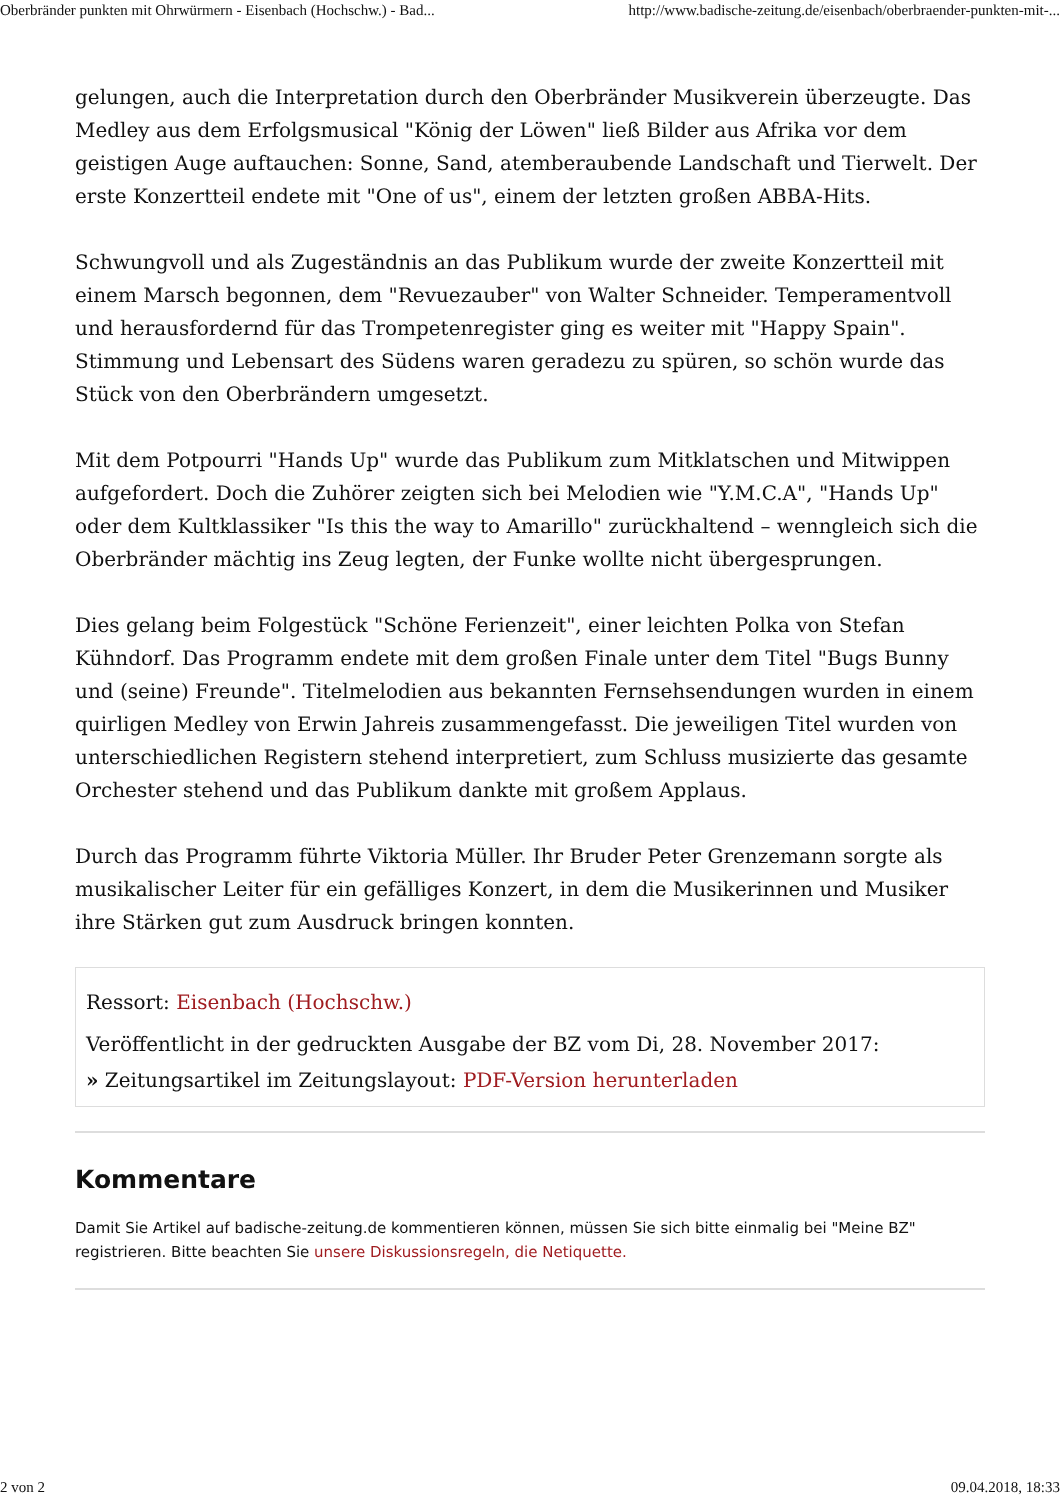Oberbränder punkten mit Ohrwürmern - Eisenbach (Hochschw.) - Bad... http://www.badische-zeitung.de/eisenbach/oberbraender-punkten-mit-...
gelungen, auch die Interpretation durch den Oberbränder Musikverein überzeugte. Das Medley aus dem Erfolgsmusical "König der Löwen" ließ Bilder aus Afrika vor dem geistigen Auge auftauchen: Sonne, Sand, atemberaubende Landschaft und Tierwelt. Der erste Konzertteil endete mit "One of us", einem der letzten großen ABBA-Hits.
Schwungvoll und als Zugeständnis an das Publikum wurde der zweite Konzertteil mit einem Marsch begonnen, dem "Revuezauber" von Walter Schneider. Temperamentvoll und herausfordernd für das Trompetenregister ging es weiter mit "Happy Spain". Stimmung und Lebensart des Südens waren geradezu zu spüren, so schön wurde das Stück von den Oberbrändern umgesetzt.
Mit dem Potpourri "Hands Up" wurde das Publikum zum Mitklatschen und Mitwippen aufgefordert. Doch die Zuhörer zeigten sich bei Melodien wie "Y.M.C.A", "Hands Up" oder dem Kultklassiker "Is this the way to Amarillo" zurückhaltend – wenngleich sich die Oberbränder mächtig ins Zeug legten, der Funke wollte nicht übergesprungen.
Dies gelang beim Folgestück "Schöne Ferienzeit", einer leichten Polka von Stefan Kühndorf. Das Programm endete mit dem großen Finale unter dem Titel "Bugs Bunny und (seine) Freunde". Titelmelodien aus bekannten Fernsehsendungen wurden in einem quirligen Medley von Erwin Jahreis zusammengefasst. Die jeweiligen Titel wurden von unterschiedlichen Registern stehend interpretiert, zum Schluss musizierte das gesamte Orchester stehend und das Publikum dankte mit großem Applaus.
Durch das Programm führte Viktoria Müller. Ihr Bruder Peter Grenzemann sorgte als musikalischer Leiter für ein gefälliges Konzert, in dem die Musikerinnen und Musiker ihre Stärken gut zum Ausdruck bringen konnten.
Ressort: Eisenbach (Hochschw.)
Veröffentlicht in der gedruckten Ausgabe der BZ vom Di, 28. November 2017:
» Zeitungsartikel im Zeitungslayout: PDF-Version herunterladen
Kommentare
Damit Sie Artikel auf badische-zeitung.de kommentieren können, müssen Sie sich bitte einmalig bei "Meine BZ" registrieren. Bitte beachten Sie unsere Diskussionsregeln, die Netiquette.
2 von 2 09.04.2018, 18:33